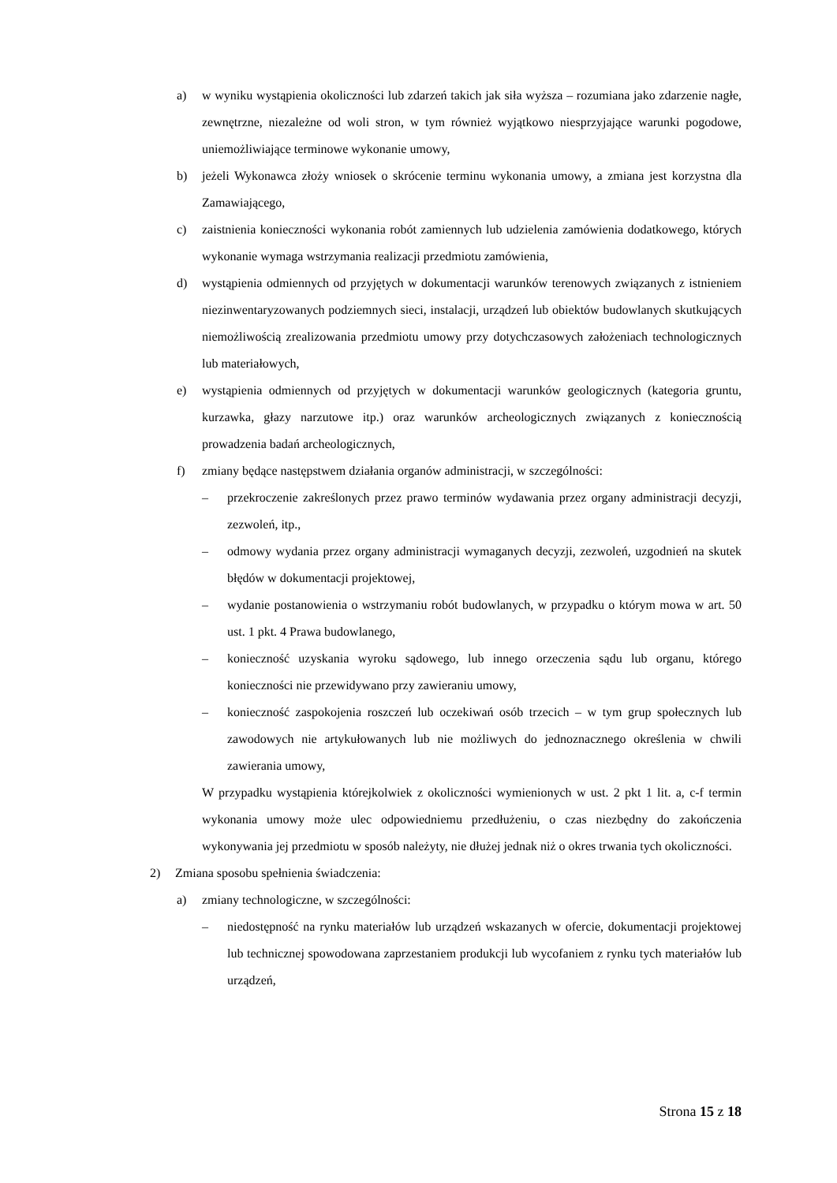a) w wyniku wystąpienia okoliczności lub zdarzeń takich jak siła wyższa – rozumiana jako zdarzenie nagłe, zewnętrzne, niezależne od woli stron, w tym również wyjątkowo niesprzyjające warunki pogodowe, uniemożliwiające terminowe wykonanie umowy,
b) jeżeli Wykonawca złoży wniosek o skrócenie terminu wykonania umowy, a zmiana jest korzystna dla Zamawiającego,
c) zaistnienia konieczności wykonania robót zamiennych lub udzielenia zamówienia dodatkowego, których wykonanie wymaga wstrzymania realizacji przedmiotu zamówienia,
d) wystąpienia odmiennych od przyjętych w dokumentacji warunków terenowych związanych z istnieniem niezinwentaryzowanych podziemnych sieci, instalacji, urządzeń lub obiektów budowlanych skutkujących niemożliwością zrealizowania przedmiotu umowy przy dotychczasowych założeniach technologicznych lub materiałowych,
e) wystąpienia odmiennych od przyjętych w dokumentacji warunków geologicznych (kategoria gruntu, kurzawka, głazy narzutowe itp.) oraz warunków archeologicznych związanych z koniecznością prowadzenia badań archeologicznych,
f) zmiany będące następstwem działania organów administracji, w szczególności:
– przekroczenie zakreślonych przez prawo terminów wydawania przez organy administracji decyzji, zezwoleń, itp.,
– odmowy wydania przez organy administracji wymaganych decyzji, zezwoleń, uzgodnień na skutek błędów w dokumentacji projektowej,
– wydanie postanowienia o wstrzymaniu robót budowlanych, w przypadku o którym mowa w art. 50 ust. 1 pkt. 4 Prawa budowlanego,
– konieczność uzyskania wyroku sądowego, lub innego orzeczenia sądu lub organu, którego konieczności nie przewidywano przy zawieraniu umowy,
– konieczność zaspokojenia roszczeń lub oczekiwań osób trzecich – w tym grup społecznych lub zawodowych nie artykułowanych lub nie możliwych do jednoznacznego określenia w chwili zawierania umowy,
W przypadku wystąpienia którejkolwiek z okoliczności wymienionych w ust. 2 pkt 1 lit. a, c-f termin wykonania umowy może ulec odpowiedniemu przedłużeniu, o czas niezbędny do zakończenia wykonywania jej przedmiotu w sposób należyty, nie dłużej jednak niż o okres trwania tych okoliczności.
2) Zmiana sposobu spełnienia świadczenia:
a) zmiany technologiczne, w szczególności:
– niedostępność na rynku materiałów lub urządzeń wskazanych w ofercie, dokumentacji projektowej lub technicznej spowodowana zaprzestaniem produkcji lub wycofaniem z rynku tych materiałów lub urządzeń,
Strona 15 z 18